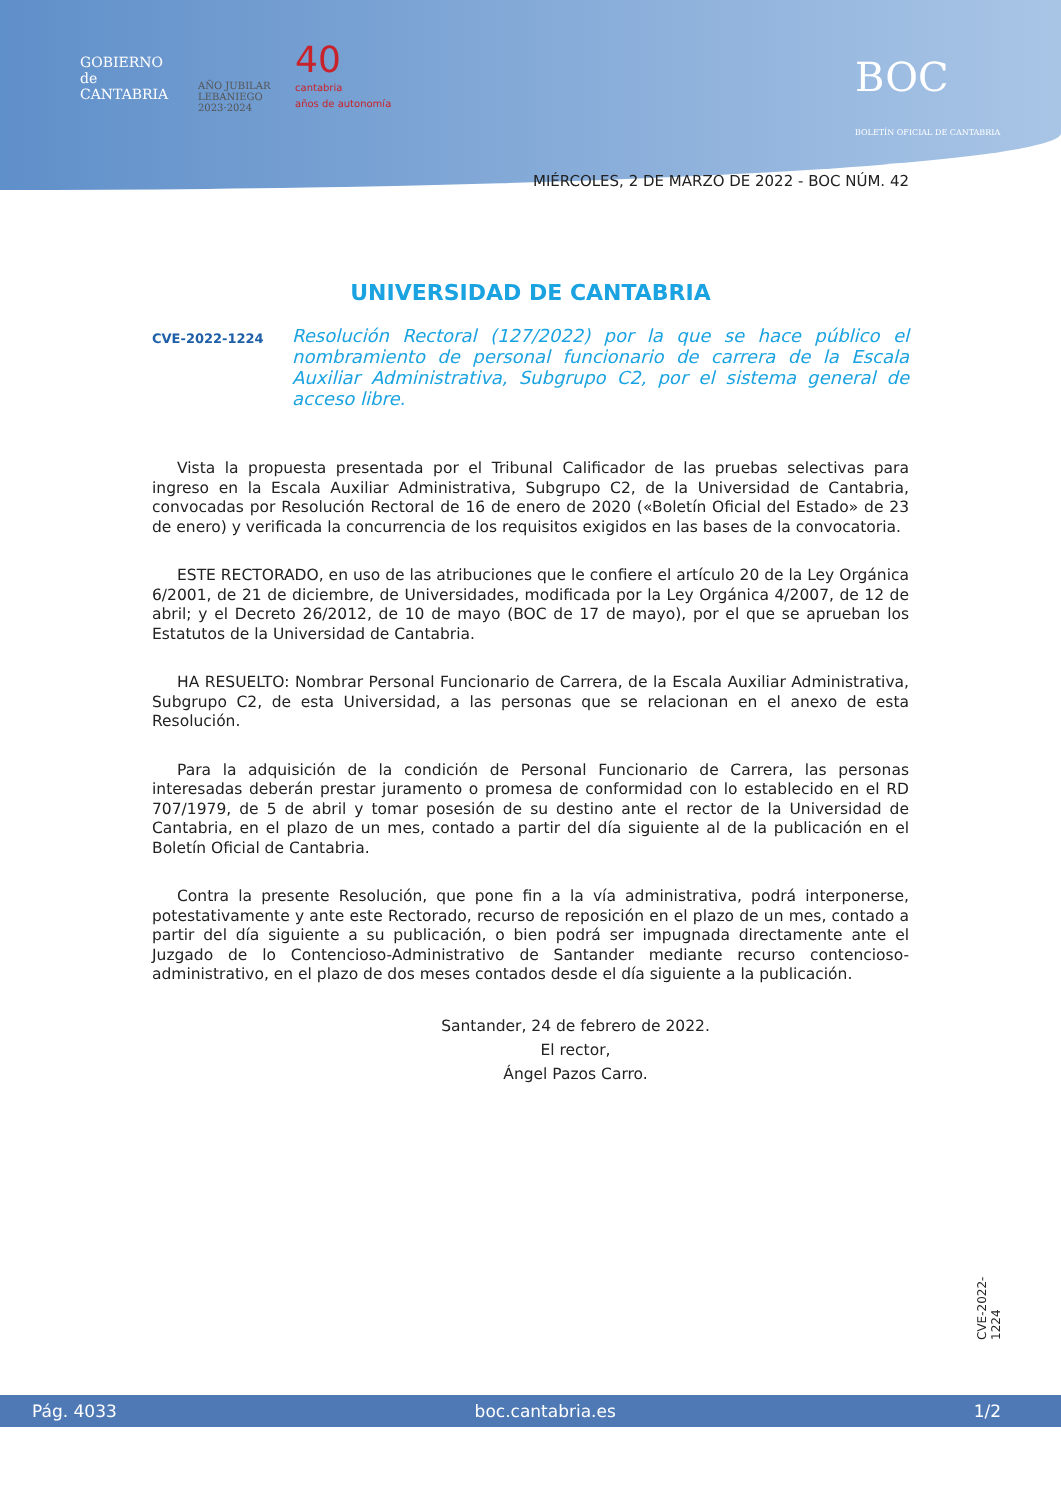GOBIERNO
de
CANTABRIA
AÑO JUBILAR
LEBANIEGO
2023·2024
40
cantabria
años de autonomía
BOC
BOLETÍN OFICIAL DE CANTABRIA
MIÉRCOLES, 2 DE MARZO DE 2022 - BOC NÚM. 42
UNIVERSIDAD DE CANTABRIA
CVE-2022-1224
Resolución Rectoral (127/2022) por la que se hace público el nombramiento de personal funcionario de carrera de la Escala Auxiliar Administrativa, Subgrupo C2, por el sistema general de acceso libre.
Vista la propuesta presentada por el Tribunal Calificador de las pruebas selectivas para ingreso en la Escala Auxiliar Administrativa, Subgrupo C2, de la Universidad de Cantabria, convocadas por Resolución Rectoral de 16 de enero de 2020 («Boletín Oficial del Estado» de 23 de enero) y verificada la concurrencia de los requisitos exigidos en las bases de la convocatoria.
ESTE RECTORADO, en uso de las atribuciones que le confiere el artículo 20 de la Ley Orgánica 6/2001, de 21 de diciembre, de Universidades, modificada por la Ley Orgánica 4/2007, de 12 de abril; y el Decreto 26/2012, de 10 de mayo (BOC de 17 de mayo), por el que se aprueban los Estatutos de la Universidad de Cantabria.
HA RESUELTO: Nombrar Personal Funcionario de Carrera, de la Escala Auxiliar Administrativa, Subgrupo C2, de esta Universidad, a las personas que se relacionan en el anexo de esta Resolución.
Para la adquisición de la condición de Personal Funcionario de Carrera, las personas interesadas deberán prestar juramento o promesa de conformidad con lo establecido en el RD 707/1979, de 5 de abril y tomar posesión de su destino ante el rector de la Universidad de Cantabria, en el plazo de un mes, contado a partir del día siguiente al de la publicación en el Boletín Oficial de Cantabria.
Contra la presente Resolución, que pone fin a la vía administrativa, podrá interponerse, potestativamente y ante este Rectorado, recurso de reposición en el plazo de un mes, contado a partir del día siguiente a su publicación, o bien podrá ser impugnada directamente ante el Juzgado de lo Contencioso-Administrativo de Santander mediante recurso contencioso-administrativo, en el plazo de dos meses contados desde el día siguiente a la publicación.
Santander, 24 de febrero de 2022.
El rector,
Ángel Pazos Carro.
CVE-2022-1224
Pág. 4033 boc.cantabria.es 1/2